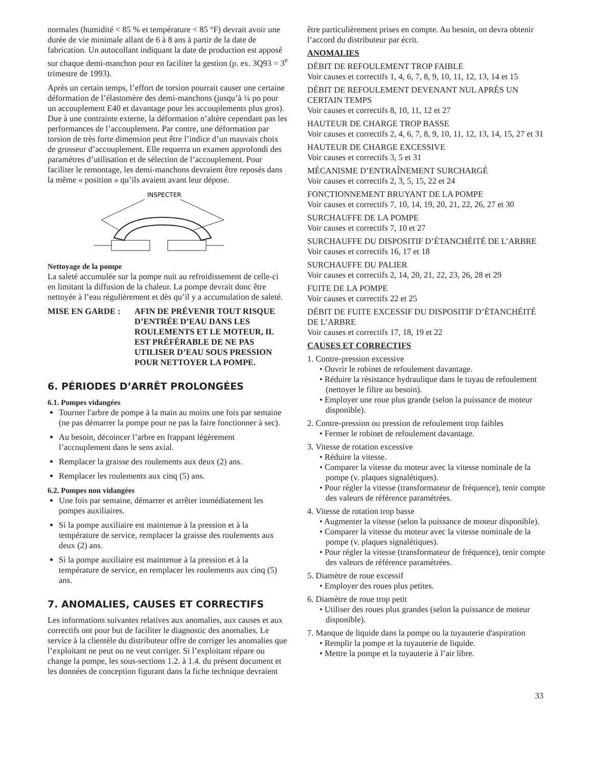normales (humidité < 85 % et température < 85 °F) devrait avoir une durée de vie minimale allant de 6 à 8 ans à partir de la date de fabrication. Un autocollant indiquant la date de production est apposé sur chaque demi-manchon pour en faciliter la gestion (p. ex. 3Q93 = 3<sup>e</sup> trimestre de 1993).
Après un certain temps, l’effort de torsion pourrait causer une certaine déformation de l’élastomère des demi-manchons (jusqu’à ¼ po pour un accouplement E40 et davantage pour les accouplements plus gros). Due à une contrainte externe, la déformation n’altère cependant pas les performances de l’accouplement. Par contre, une déformation par torsion de très forte dimension peut être l’indice d’un mauvais choix de grosseur d’accouplement. Elle requerra un examen approfondi des paramètres d’utilisation et de sélection de l’accouplement. Pour faciliter le remontage, les demi-manchons devraient être reposés dans la même « position » qu’ils avaient avant leur dépose.
INSPECTER
Nettoyage de la pompe
La saleté accumulée sur la pompe nuit au refroidissement de celle-ci en limitant la diffusion de la chaleur. La pompe devrait donc être nettoyée à l’eau régulièrement et dès qu’il y a accumulation de saleté.
MISE EN GARDE : AFIN DE PRÉVENIR TOUT RISQUE D’ENTRÉE D’EAU DANS LES ROULEMENTS ET LE MOTEUR, IL EST PRÉFÉRABLE DE NE PAS UTILISER D’EAU SOUS PRESSION POUR NETTOYER LA POMPE.
6. PÉRIODES D’ARRÊT PROLONGÉES
6.1. Pompes vidangées
Tourner l'arbre de pompe à la main au moins une fois par semaine (ne pas démarrer la pompe pour ne pas la faire fonctionner à sec).
Au besoin, décoincer l’arbre en frappant légèrement l’accouplement dans le sens axial.
Remplacer la graisse des roulements aux deux (2) ans.
Remplacer les roulements aux cinq (5) ans.
6.2. Pompes non vidangées
Une fois par semaine, démarrer et arrêter immédiatement les pompes auxiliaires.
Si la pompe auxiliaire est maintenue à la pression et à la température de service, remplacer la graisse des roulements aux deux (2) ans.
Si la pompe auxiliaire est maintenue à la pression et à la température de service, en remplacer les roulements aux cinq (5) ans.
7. ANOMALIES, CAUSES ET CORRECTIFS
Les informations suivantes relatives aux anomalies, aux causes et aux correctifs ont pour but de faciliter le diagnostic des anomalies. Le service à la clientèle du distributeur offre de corriger les anomalies que l’exploitant ne peut ou ne veut corriger. Si l’exploitant répare ou change la pompe, les sous-sections 1.2. à 1.4. du présent document et les données de conception figurant dans la fiche technique devraient
être particulièrement prises en compte. Au besoin, on devra obtenir l’accord du distributeur par écrit.
ANOMALIES
DÉBIT DE REFOULEMENT TROP FAIBLE
Voir causes et correctifs 1, 4, 6, 7, 8, 9, 10, 11, 12, 13, 14 et 15
DÉBIT DE REFOULEMENT DEVENANT NUL APRÈS UN CERTAIN TEMPS
Voir causes et correctifs 8, 10, 11, 12 et 27
HAUTEUR DE CHARGE TROP BASSE
Voir causes et correctifs 2, 4, 6, 7, 8, 9, 10, 11, 12, 13, 14, 15, 27 et 31
HAUTEUR DE CHARGE EXCESSIVE
Voir causes et correctifs 3, 5 et 31
MÉCANISME D’ENTRAÎNEMENT SURCHARGÉ
Voir causes et correctifs 2, 3, 5, 15, 22 et 24
FONCTIONNEMENT BRUYANT DE LA POMPE
Voir causes et correctifs 7, 10, 14, 19, 20, 21, 22, 26, 27 et 30
SURCHAUFFE DE LA POMPE
Voir causes et correctifs 7, 10 et 27
SURCHAUFFE DU DISPOSITIF D’ÉTANCHÉITÉ DE L’ARBRE
Voir causes et correctifs 16, 17 et 18
SURCHAUFFE DU PALIER
Voir causes et correctifs 2, 14, 20, 21, 22, 23, 26, 28 et 29
FUITE DE LA POMPE
Voir causes et correctifs 22 et 25
DÉBIT DE FUITE EXCESSIF DU DISPOSITIF D’ÉTANCHÉITÉ DE L’ARBRE
Voir causes et correctifs 17, 18, 19 et 22
CAUSES ET CORRECTIFS
1. Contre-pression excessive
• Ouvrir le robinet de refoulement davantage.
• Réduire la résistance hydraulique dans le tuyau de refoulement (nettoyer le filtre au besoin).
• Employer une roue plus grande (selon la puissance de moteur disponible).
2. Contre-pression ou pression de refoulement trop faibles
• Fermer le robinet de refoulement davantage.
3. Vitesse de rotation excessive
• Réduire la vitesse.
• Comparer la vitesse du moteur avec la vitesse nominale de la pompe (v. plaques signalétiques).
• Pour régler la vitesse (transformateur de fréquence), tenir compte des valeurs de référence paramétrées.
4. Vitesse de rotation trop basse
• Augmenter la vitesse (selon la puissance de moteur disponible).
• Comparer la vitesse du moteur avec la vitesse nominale de la pompe (v. plaques signalétiques).
• Pour régler la vitesse (transformateur de fréquence), tenir compte des valeurs de référence paramétrées.
5. Diamètre de roue excessif
• Employer des roues plus petites.
6. Diamètre de roue trop petit
• Utiliser des roues plus grandes (selon la puissance de moteur disponible).
7. Manque de liquide dans la pompe ou la tuyauterie d'aspiration
• Remplir la pompe et la tuyauterie de liquide.
• Mettre la pompe et la tuyauterie à l’air libre.
33